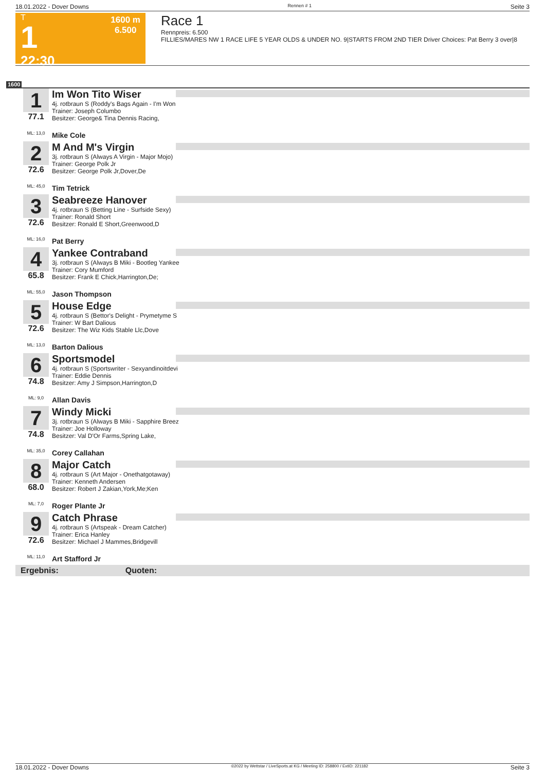18.01.2022 - Dover Downs Rennen # 1 Seite 3
T
1
22:30
1600 m
6.500
Race 1
Rennpreis: 6.500
FILLIES/MARES NW 1 RACE LIFE 5 YEAR OLDS & UNDER NO. 9|STARTS FROM 2ND TIER Driver Choices: Pat Berry 3 over|8
1600
1
77.1
ML: 13,0
Im Won Tito Wiser
4j. rotbraun S (Roddy's Bags Again - I'm Won
Trainer: Joseph Columbo
Besitzer: George& Tina Dennis Racing,
Mike Cole
2
72.6
ML: 45,0
M And M's Virgin
3j. rotbraun S (Always A Virgin - Major Mojo)
Trainer: George Polk Jr
Besitzer: George Polk Jr,Dover,De
Tim Tetrick
3
72.6
ML: 16,0
Seabreeze Hanover
4j. rotbraun S (Betting Line - Surfside Sexy)
Trainer: Ronald Short
Besitzer: Ronald E Short,Greenwood,D
Pat Berry
4
65.8
ML: 55,0
Yankee Contraband
3j. rotbraun S (Always B Miki - Bootleg Yankee
Trainer: Cory Mumford
Besitzer: Frank E Chick,Harrington,De;
Jason Thompson
5
72.6
ML: 13,0
House Edge
4j. rotbraun S (Bettor's Delight - Prymetyme S
Trainer: W Bart Dalious
Besitzer: The Wiz Kids Stable Llc,Dove
Barton Dalious
6
74.8
ML: 9,0
Sportsmodel
4j. rotbraun S (Sportswriter - Sexyandinoitdevi
Trainer: Eddie Dennis
Besitzer: Amy J Simpson,Harrington,D
Allan Davis
7
74.8
ML: 35,0
Windy Micki
3j. rotbraun S (Always B Miki - Sapphire Breez
Trainer: Joe Holloway
Besitzer: Val D'Or Farms,Spring Lake,
Corey Callahan
8
68.0
ML: 7,0
Major Catch
4j. rotbraun S (Art Major - Onethatgotaway)
Trainer: Kenneth Andersen
Besitzer: Robert J Zakian,York,Me;Ken
Roger Plante Jr
9
72.6
ML: 11,0
Catch Phrase
4j. rotbraun S (Artspeak - Dream Catcher)
Trainer: Erica Hanley
Besitzer: Michael J Mammes,Bridgevill
Art Stafford Jr
Ergebnis: Quoten:
18.01.2022 - Dover Downs ©2022 by Wettstar / LiveSports.at KG / Meeting ID: 258800 / ExtID: 221182 Seite 3